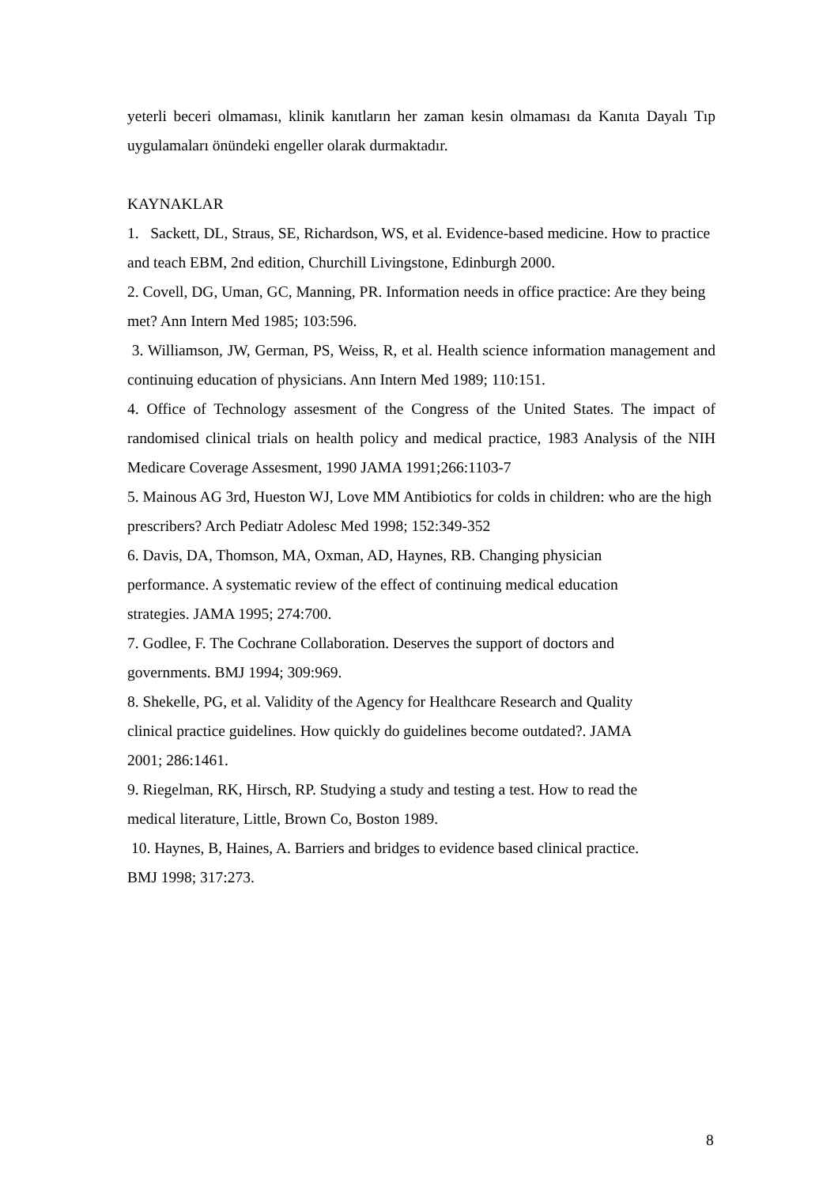yeterli beceri olmaması, klinik kanıtların her zaman kesin olmaması da Kanıta Dayalı Tıp uygulamaları önündeki engeller olarak durmaktadır.
KAYNAKLAR
1. Sackett, DL, Straus, SE, Richardson, WS, et al. Evidence-based medicine. How to practice and teach EBM, 2nd edition, Churchill Livingstone, Edinburgh 2000.
2. Covell, DG, Uman, GC, Manning, PR. Information needs in office practice: Are they being met? Ann Intern Med 1985; 103:596.
3. Williamson, JW, German, PS, Weiss, R, et al. Health science information management and continuing education of physicians. Ann Intern Med 1989; 110:151.
4. Office of Technology assesment of the Congress of the United States. The impact of randomised clinical trials on health policy and medical practice, 1983 Analysis of the NIH Medicare Coverage Assesment, 1990 JAMA 1991;266:1103-7
5. Mainous AG 3rd, Hueston WJ, Love MM Antibiotics for colds in children: who are the high prescribers? Arch Pediatr Adolesc Med 1998; 152:349-352
6. Davis, DA, Thomson, MA, Oxman, AD, Haynes, RB. Changing physician
performance. A systematic review of the effect of continuing medical education
strategies. JAMA 1995; 274:700.
7. Godlee, F. The Cochrane Collaboration. Deserves the support of doctors and
governments. BMJ 1994; 309:969.
8. Shekelle, PG, et al. Validity of the Agency for Healthcare Research and Quality
clinical practice guidelines. How quickly do guidelines become outdated?. JAMA
2001; 286:1461.
9. Riegelman, RK, Hirsch, RP. Studying a study and testing a test. How to read the
medical literature, Little, Brown Co, Boston 1989.
10. Haynes, B, Haines, A. Barriers and bridges to evidence based clinical practice.
BMJ 1998; 317:273.
8